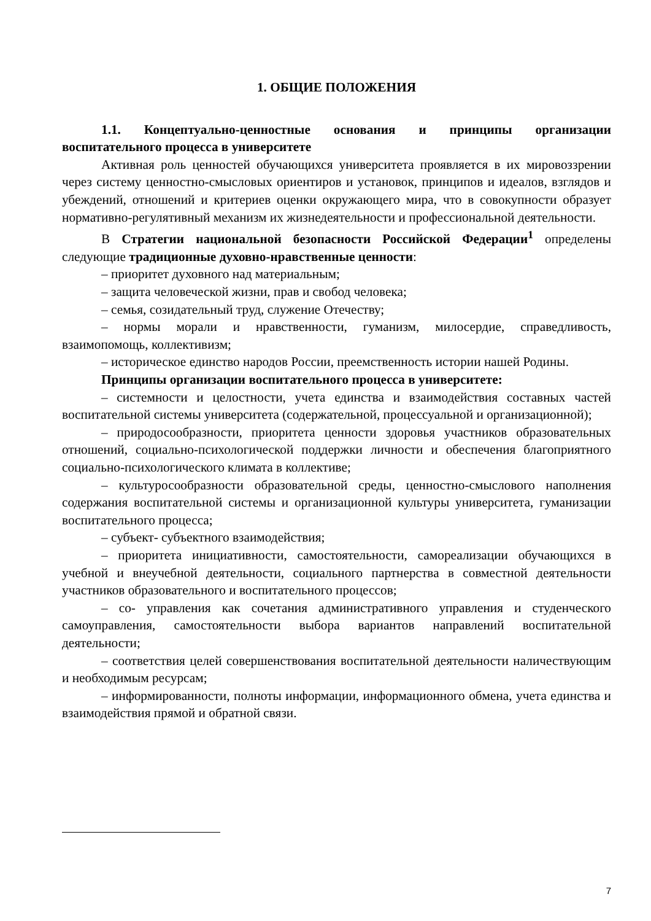1. ОБЩИЕ ПОЛОЖЕНИЯ
1.1. Концептуально-ценностные основания и принципы организации воспитательного процесса в университете
Активная роль ценностей обучающихся университета проявляется в их мировоззрении через систему ценностно-смысловых ориентиров и установок, принципов и идеалов, взглядов и убеждений, отношений и критериев оценки окружающего мира, что в совокупности образует нормативно-регулятивный механизм их жизнедеятельности и профессиональной деятельности.
В Стратегии национальной безопасности Российской Федерации<sup>1</sup> определены следующие традиционные духовно-нравственные ценности:
– приоритет духовного над материальным;
– защита человеческой жизни, прав и свобод человека;
– семья, созидательный труд, служение Отечеству;
– нормы морали и нравственности, гуманизм, милосердие, справедливость, взаимопомощь, коллективизм;
– историческое единство народов России, преемственность истории нашей Родины.
Принципы организации воспитательного процесса в университете:
– системности и целостности, учета единства и взаимодействия составных частей воспитательной системы университета (содержательной, процессуальной и организационной);
– природосообразности, приоритета ценности здоровья участников образовательных отношений, социально-психологической поддержки личности и обеспечения благоприятного социально-психологического климата в коллективе;
– культуросообразности образовательной среды, ценностно-смыслового наполнения содержания воспитательной системы и организационной культуры университета, гуманизации воспитательного процесса;
– субъект- субъектного взаимодействия;
– приоритета инициативности, самостоятельности, самореализации обучающихся в учебной и внеучебной деятельности, социального партнерства в совместной деятельности участников образовательного и воспитательного процессов;
– со- управления как сочетания административного управления и студенческого самоуправления, самостоятельности выбора вариантов направлений воспитательной деятельности;
– соответствия целей совершенствования воспитательной деятельности наличествующим и необходимым ресурсам;
– информированности, полноты информации, информационного обмена, учета единства и взаимодействия прямой и обратной связи.
7